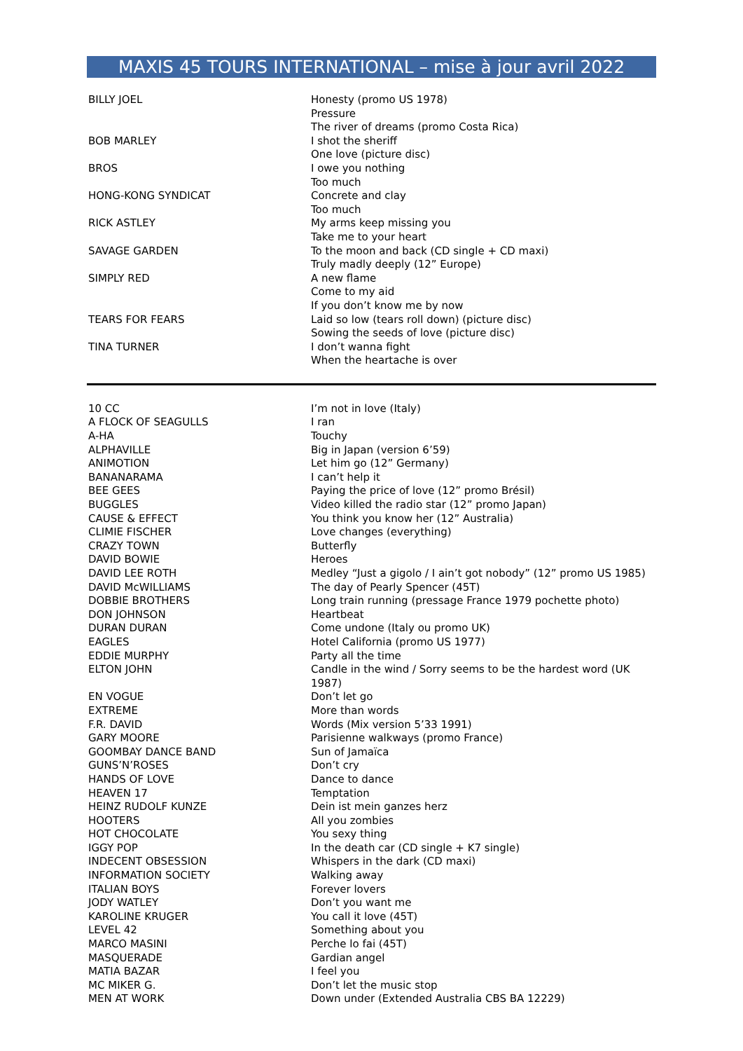MAXIS 45 TOURS INTERNATIONAL – mise à jour avril 2022
| BILLY JOEL | Honesty (promo US 1978) |
| | Pressure |
| | The river of dreams (promo Costa Rica) |
| BOB MARLEY | I shot the sheriff |
| | One love (picture disc) |
| BROS | I owe you nothing |
| | Too much |
| HONG-KONG SYNDICAT | Concrete and clay |
| | Too much |
| RICK ASTLEY | My arms keep missing you |
| | Take me to your heart |
| SAVAGE GARDEN | To the moon and back (CD single + CD maxi) |
| | Truly madly deeply (12” Europe) |
| SIMPLY RED | A new flame |
| | Come to my aid |
| | If you don’t know me by now |
| TEARS FOR FEARS | Laid so low (tears roll down) (picture disc) |
| | Sowing the seeds of love (picture disc) |
| TINA TURNER | I don’t wanna fight |
| | When the heartache is over |
| 10 CC | I’m not in love (Italy) |
| A FLOCK OF SEAGULLS | I ran |
| A-HA | Touchy |
| ALPHAVILLE | Big in Japan (version 6’59) |
| ANIMOTION | Let him go (12” Germany) |
| BANANARAMA | I can’t help it |
| BEE GEES | Paying the price of love (12” promo Brésil) |
| BUGGLES | Video killed the radio star (12” promo Japan) |
| CAUSE & EFFECT | You think you know her (12” Australia) |
| CLIMIE FISCHER | Love changes (everything) |
| CRAZY TOWN | Butterfly |
| DAVID BOWIE | Heroes |
| DAVID LEE ROTH | Medley “Just a gigolo / I ain’t got nobody” (12” promo US 1985) |
| DAVID McWILLIAMS | The day of Pearly Spencer (45T) |
| DOBBIE BROTHERS | Long train running (pressage France 1979 pochette photo) |
| DON JOHNSON | Heartbeat |
| DURAN DURAN | Come undone (Italy ou promo UK) |
| EAGLES | Hotel California (promo US 1977) |
| EDDIE MURPHY | Party all the time |
| ELTON JOHN | Candle in the wind / Sorry seems to be the hardest word (UK 1987) |
| EN VOGUE | Don’t let go |
| EXTREME | More than words |
| F.R. DAVID | Words (Mix version 5’33 1991) |
| GARY MOORE | Parisienne walkways (promo France) |
| GOOMBAY DANCE BAND | Sun of Jamaïca |
| GUNS’N’ROSES | Don’t cry |
| HANDS OF LOVE | Dance to dance |
| HEAVEN 17 | Temptation |
| HEINZ RUDOLF KUNZE | Dein ist mein ganzes herz |
| HOOTERS | All you zombies |
| HOT CHOCOLATE | You sexy thing |
| IGGY POP | In the death car (CD single + K7 single) |
| INDECENT OBSESSION | Whispers in the dark (CD maxi) |
| INFORMATION SOCIETY | Walking away |
| ITALIAN BOYS | Forever lovers |
| JODY WATLEY | Don’t you want me |
| KAROLINE KRUGER | You call it love (45T) |
| LEVEL 42 | Something about you |
| MARCO MASINI | Perche lo fai (45T) |
| MASQUERADE | Gardian angel |
| MATIA BAZAR | I feel you |
| MC MIKER G. | Don’t let the music stop |
| MEN AT WORK | Down under (Extended Australia CBS BA 12229) |